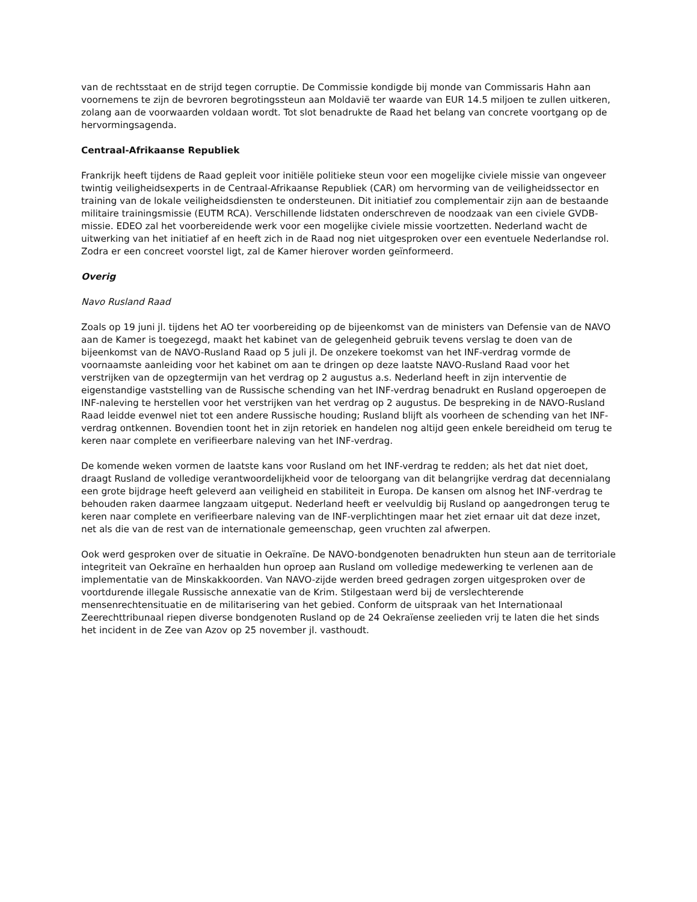van de rechtsstaat en de strijd tegen corruptie. De Commissie kondigde bij monde van Commissaris Hahn aan voornemens te zijn de bevroren begrotingssteun aan Moldavië ter waarde van EUR 14.5 miljoen te zullen uitkeren, zolang aan de voorwaarden voldaan wordt. Tot slot benadrukte de Raad het belang van concrete voortgang op de hervormingsagenda.
Centraal-Afrikaanse Republiek
Frankrijk heeft tijdens de Raad gepleit voor initiële politieke steun voor een mogelijke civiele missie van ongeveer twintig veiligheidsexperts in de Centraal-Afrikaanse Republiek (CAR) om hervorming van de veiligheidssector en training van de lokale veiligheidsdiensten te ondersteunen. Dit initiatief zou complementair zijn aan de bestaande militaire trainingsmissie (EUTM RCA). Verschillende lidstaten onderschreven de noodzaak van een civiele GVDB-missie. EDEO zal het voorbereidende werk voor een mogelijke civiele missie voortzetten. Nederland wacht de uitwerking van het initiatief af en heeft zich in de Raad nog niet uitgesproken over een eventuele Nederlandse rol. Zodra er een concreet voorstel ligt, zal de Kamer hierover worden geïnformeerd.
Overig
Navo Rusland Raad
Zoals op 19 juni jl. tijdens het AO ter voorbereiding op de bijeenkomst van de ministers van Defensie van de NAVO aan de Kamer is toegezegd, maakt het kabinet van de gelegenheid gebruik tevens verslag te doen van de bijeenkomst van de NAVO-Rusland Raad op 5 juli jl. De onzekere toekomst van het INF-verdrag vormde de voornaamste aanleiding voor het kabinet om aan te dringen op deze laatste NAVO-Rusland Raad voor het verstrijken van de opzegtermijn van het verdrag op 2 augustus a.s. Nederland heeft in zijn interventie de eigenstandige vaststelling van de Russische schending van het INF-verdrag benadrukt en Rusland opgeroepen de INF-naleving te herstellen voor het verstrijken van het verdrag op 2 augustus. De bespreking in de NAVO-Rusland Raad leidde evenwel niet tot een andere Russische houding; Rusland blijft als voorheen de schending van het INF-verdrag ontkennen. Bovendien toont het in zijn retoriek en handelen nog altijd geen enkele bereidheid om terug te keren naar complete en verifieerbare naleving van het INF-verdrag.
De komende weken vormen de laatste kans voor Rusland om het INF-verdrag te redden; als het dat niet doet, draagt Rusland de volledige verantwoordelijkheid voor de teloorgang van dit belangrijke verdrag dat decennialang een grote bijdrage heeft geleverd aan veiligheid en stabiliteit in Europa. De kansen om alsnog het INF-verdrag te behouden raken daarmee langzaam uitgeput. Nederland heeft er veelvuldig bij Rusland op aangedrongen terug te keren naar complete en verifieerbare naleving van de INF-verplichtingen maar het ziet ernaar uit dat deze inzet, net als die van de rest van de internationale gemeenschap, geen vruchten zal afwerpen.
Ook werd gesproken over de situatie in Oekraïne. De NAVO-bondgenoten benadrukten hun steun aan de territoriale integriteit van Oekraïne en herhaalden hun oproep aan Rusland om volledige medewerking te verlenen aan de implementatie van de Minskakkoorden. Van NAVO-zijde werden breed gedragen zorgen uitgesproken over de voortdurende illegale Russische annexatie van de Krim. Stilgestaan werd bij de verslechterende mensenrechtensituatie en de militarisering van het gebied. Conform de uitspraak van het Internationaal Zeerechttribunaal riepen diverse bondgenoten Rusland op de 24 Oekraïense zeelieden vrij te laten die het sinds het incident in de Zee van Azov op 25 november jl. vasthoudt.